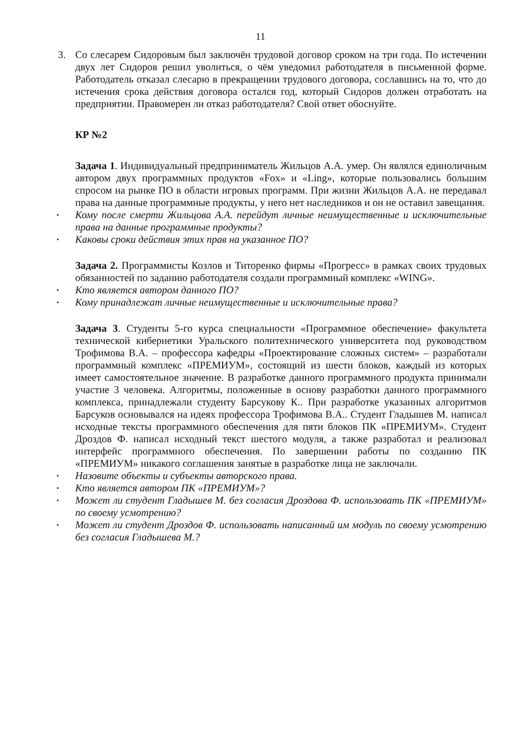11
3. Со слесарем Сидоровым был заключён трудовой договор сроком на три года. По истечении двух лет Сидоров решил уволиться, о чём уведомил работодателя в письменной форме. Работодатель отказал слесарю в прекращении трудового договора, сославшись на то, что до истечения срока действия договора остался год, который Сидоров должен отработать на предприятии. Правомерен ли отказ работодателя? Свой ответ обоснуйте.
КР №2
Задача 1. Индивидуальный предприниматель Жильцов А.А. умер. Он являлся единоличным автором двух программных продуктов «Fox» и «Ling», которые пользовались большим спросом на рынке ПО в области игровых программ. При жизни Жильцов А.А. не передавал права на данные программные продукты, у него нет наследников и он не оставил завещания.
Кому после смерти Жильцова А.А. перейдут личные неимущественные и исключительные права на данные программные продукты?
Каковы сроки действия этих прав на указанное ПО?
Задача 2. Программисты Козлов и Титоренко фирмы «Прогресс» в рамках своих трудовых обязанностей по заданию работодателя создали программный комплекс «WING».
Кто является автором данного ПО?
Кому принадлежат личные неимущественные и исключительные права?
Задача 3. Студенты 5-го курса специальности «Программное обеспечение» факультета технической кибернетики Уральского политехнического университета под руководством Трофимова В.А. – профессора кафедры «Проектирование сложных систем» – разработали программный комплекс «ПРЕМИУМ», состоящий из шести блоков, каждый из которых имеет самостоятельное значение. В разработке данного программного продукта принимали участие 3 человека. Алгоритмы, положенные в основу разработки данного программного комплекса, принадлежали студенту Барсукову К.. При разработке указанных алгоритмов Барсуков основывался на идеях профессора Трофимова В.А.. Студент Гладышев М. написал исходные тексты программного обеспечения для пяти блоков ПК «ПРЕМИУМ». Студент Дроздов Ф. написал исходный текст шестого модуля, а также разработал и реализовал интерфейс программного обеспечения. По завершении работы по созданию ПК «ПРЕМИУМ» никакого соглашения занятые в разработке лица не заключали.
Назовите объекты и субъекты авторского права.
Кто является автором ПК «ПРЕМИУМ»?
Может ли студент Гладышев М. без согласия Дроздова Ф. использовать ПК «ПРЕМИУМ» по своему усмотрению?
Может ли студент Дроздов Ф. использовать написанный им модуль по своему усмотрению без согласия Гладышева М.?